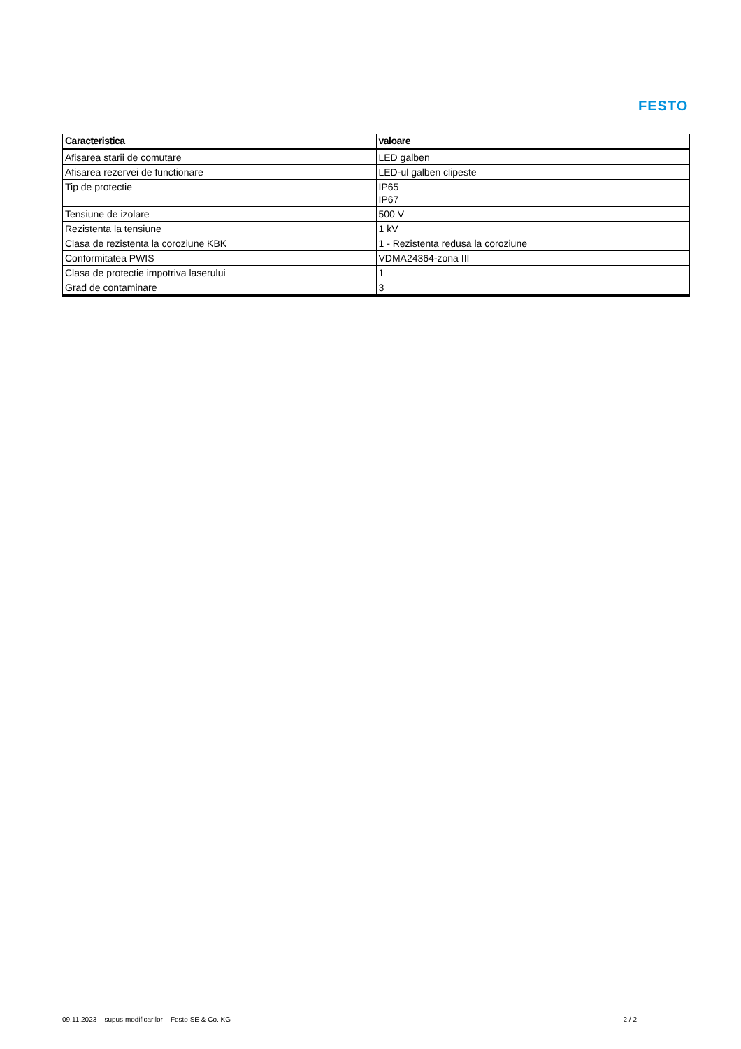FESTO
| Caracteristica | valoare |
| --- | --- |
| Afisarea starii de comutare | LED galben |
| Afisarea rezervei de functionare | LED-ul galben clipeste |
| Tip de protectie | IP65 IP67 |
| Tensiune de izolare | 500 V |
| Rezistenta la tensiune | 1 kV |
| Clasa de rezistenta la coroziune KBK | 1 - Rezistenta redusa la coroziune |
| Conformitatea PWIS | VDMA24364-zona III |
| Clasa de protectie impotriva laserului | 1 |
| Grad de contaminare | 3 |
09.11.2023 – supus modificarilor – Festo SE & Co. KG 2 / 2